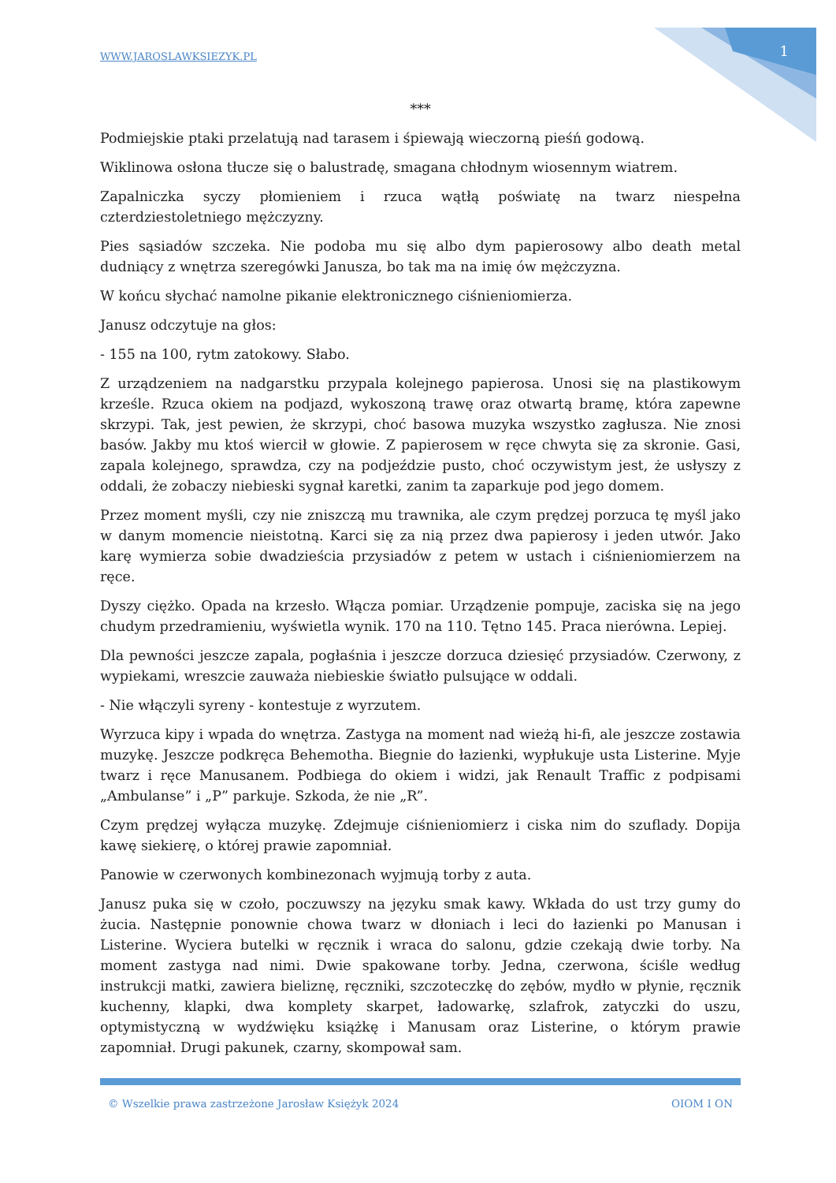WWW.JAROSLAWKSIEZYK.PL 1
***
Podmiejskie ptaki przelatują nad tarasem i śpiewają wieczorną pieśń godową.
Wiklinowa osłona tłucze się o balustradę, smagana chłodnym wiosennym wiatrem.
Zapalniczka syczy płomieniem i rzuca wątłą poświatę na twarz niespełna czterdziestoletniego mężczyzny.
Pies sąsiadów szczeka. Nie podoba mu się albo dym papierosowy albo death metal dudniący z wnętrza szeregówki Janusza, bo tak ma na imię ów mężczyzna.
W końcu słychać namolne pikanie elektronicznego ciśnieniomierza.
Janusz odczytuje na głos:
- 155 na 100, rytm zatokowy. Słabo.
Z urządzeniem na nadgarstku przypala kolejnego papierosa. Unosi się na plastikowym krześle. Rzuca okiem na podjazd, wykoszoną trawę oraz otwartą bramę, która zapewne skrzypi. Tak, jest pewien, że skrzypi, choć basowa muzyka wszystko zagłusza. Nie znosi basów. Jakby mu ktoś wiercił w głowie. Z papierosem w ręce chwyta się za skronie. Gasi, zapala kolejnego, sprawdza, czy na podjeździe pusto, choć oczywistym jest, że usłyszy z oddali, że zobaczy niebieski sygnał karetki, zanim ta zaparkuje pod jego domem.
Przez moment myśli, czy nie zniszczą mu trawnika, ale czym prędzej porzuca tę myśl jako w danym momencie nieistotną. Karci się za nią przez dwa papierosy i jeden utwór. Jako karę wymierza sobie dwadzieścia przysiadów z petem w ustach i ciśnieniomierzem na ręce.
Dyszy ciężko. Opada na krzesło. Włącza pomiar. Urządzenie pompuje, zaciska się na jego chudym przedramieniu, wyświetla wynik. 170 na 110. Tętno 145. Praca nierówna. Lepiej.
Dla pewności jeszcze zapala, pogłaśnia i jeszcze dorzuca dziesięć przysiadów. Czerwony, z wypiekami, wreszcie zauważa niebieskie światło pulsujące w oddali.
- Nie włączyli syreny - kontestuje z wyrzutem.
Wyrzuca kipy i wpada do wnętrza. Zastyga na moment nad wieżą hi-fi, ale jeszcze zostawia muzykę. Jeszcze podkręca Behemotha. Biegnie do łazienki, wypłukuje usta Listerine. Myje twarz i ręce Manusanem. Podbiega do okiem i widzi, jak Renault Traffic z podpisami „Ambulanse” i „P” parkuje. Szkoda, że nie „R”.
Czym prędzej wyłącza muzykę. Zdejmuje ciśnieniomierz i ciska nim do szuflady. Dopija kawę siekierę, o której prawie zapomniał.
Panowie w czerwonych kombinezonach wyjmują torby z auta.
Janusz puka się w czoło, poczuwszy na języku smak kawy. Wkłada do ust trzy gumy do żucia. Następnie ponownie chowa twarz w dłoniach i leci do łazienki po Manusan i Listerine. Wyciera butelki w ręcznik i wraca do salonu, gdzie czekają dwie torby. Na moment zastyga nad nimi. Dwie spakowane torby. Jedna, czerwona, ściśle według instrukcji matki, zawiera bieliznę, ręczniki, szczoteczkę do zębów, mydło w płynie, ręcznik kuchenny, klapki, dwa komplety skarpet, ładowarkę, szlafrok, zatyczki do uszu, optymistyczną w wydźwięku książkę i Manusam oraz Listerine, o którym prawie zapomniał. Drugi pakunek, czarny, skompował sam.
© Wszelkie prawa zastrzeżone Jarosław Księżyk 2024 OIOM I ON